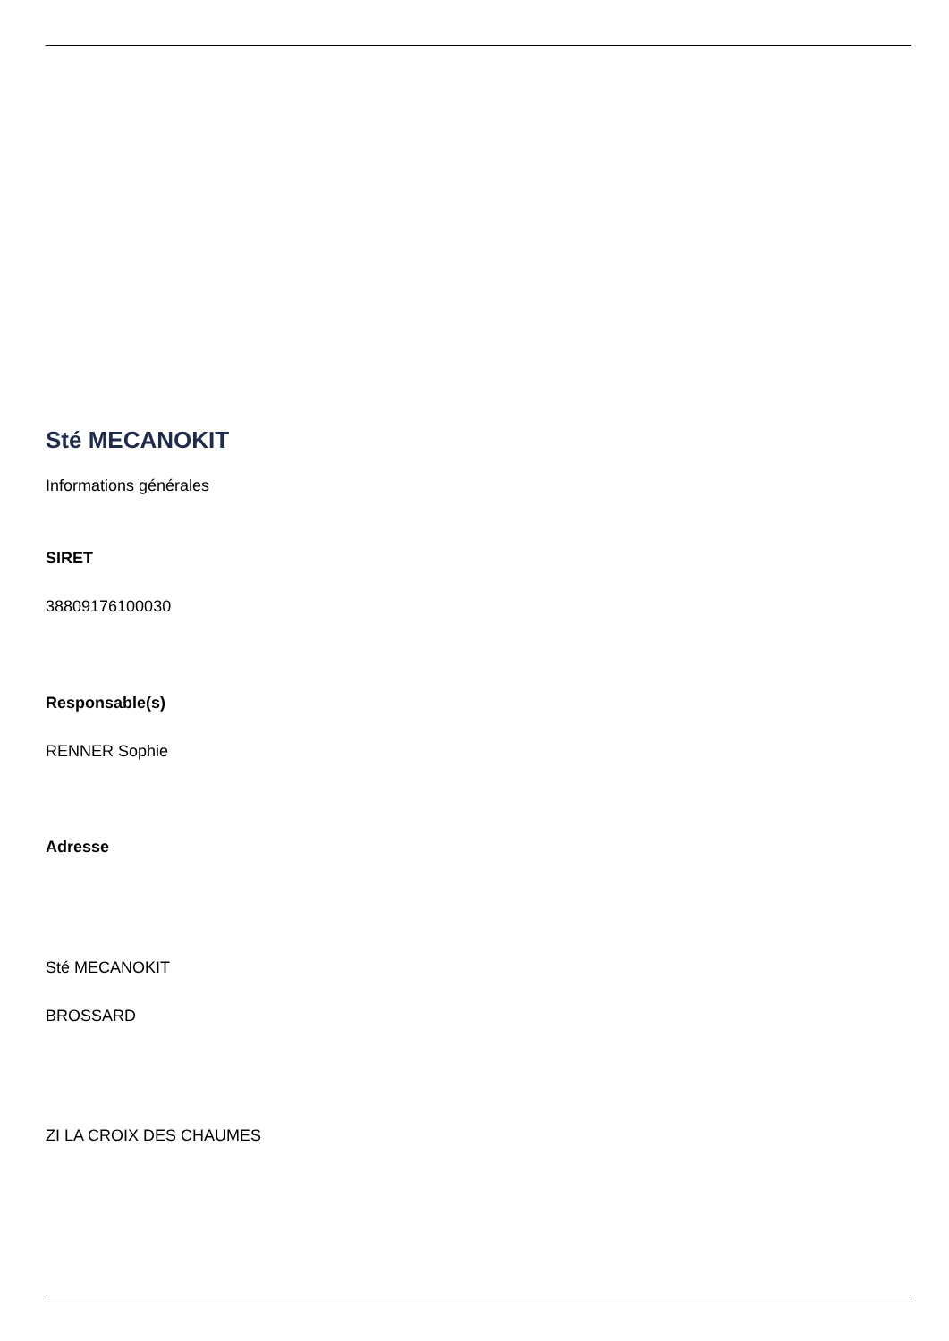Sté MECANOKIT
Informations générales
SIRET
38809176100030
Responsable(s)
RENNER Sophie
Adresse
Sté MECANOKIT
BROSSARD
ZI LA CROIX DES CHAUMES